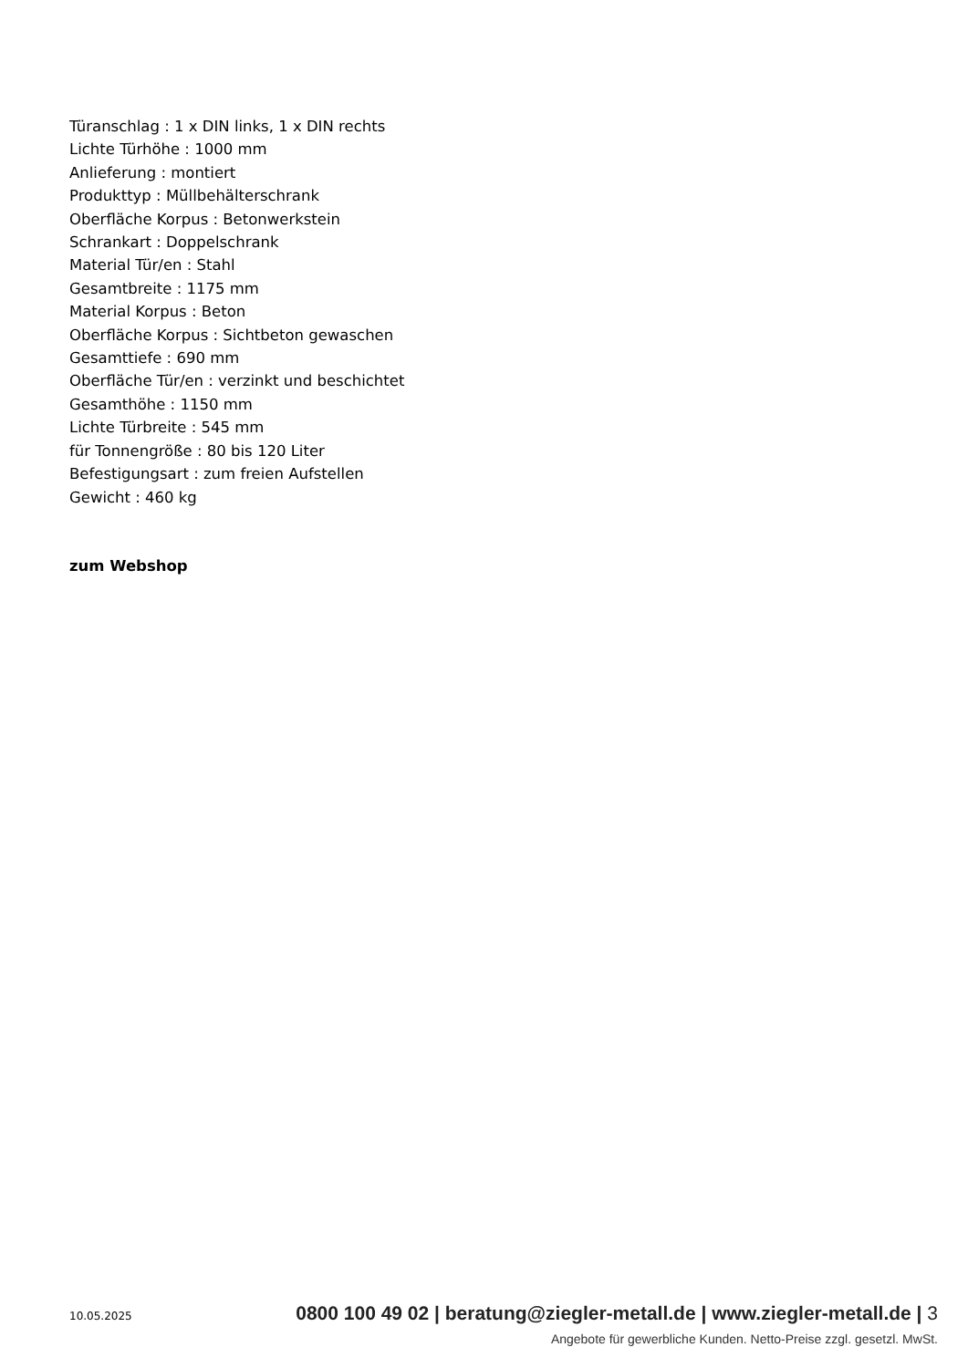Türanschlag : 1 x DIN links, 1 x DIN rechts
Lichte Türhöhe : 1000 mm
Anlieferung : montiert
Produkttyp : Müllbehälterschrank
Oberfläche Korpus : Betonwerkstein
Schrankart : Doppelschrank
Material Tür/en : Stahl
Gesamtbreite : 1175 mm
Material Korpus : Beton
Oberfläche Korpus : Sichtbeton gewaschen
Gesamttiefe : 690 mm
Oberfläche Tür/en : verzinkt und beschichtet
Gesamthöhe : 1150 mm
Lichte Türbreite : 545 mm
für Tonnengröße : 80 bis 120 Liter
Befestigungsart : zum freien Aufstellen
Gewicht : 460 kg
zum Webshop
10.05.2025 0800 100 49 02 | beratung@ziegler-metall.de | www.ziegler-metall.de | 3
Angebote für gewerbliche Kunden. Netto-Preise zzgl. gesetzl. MwSt.